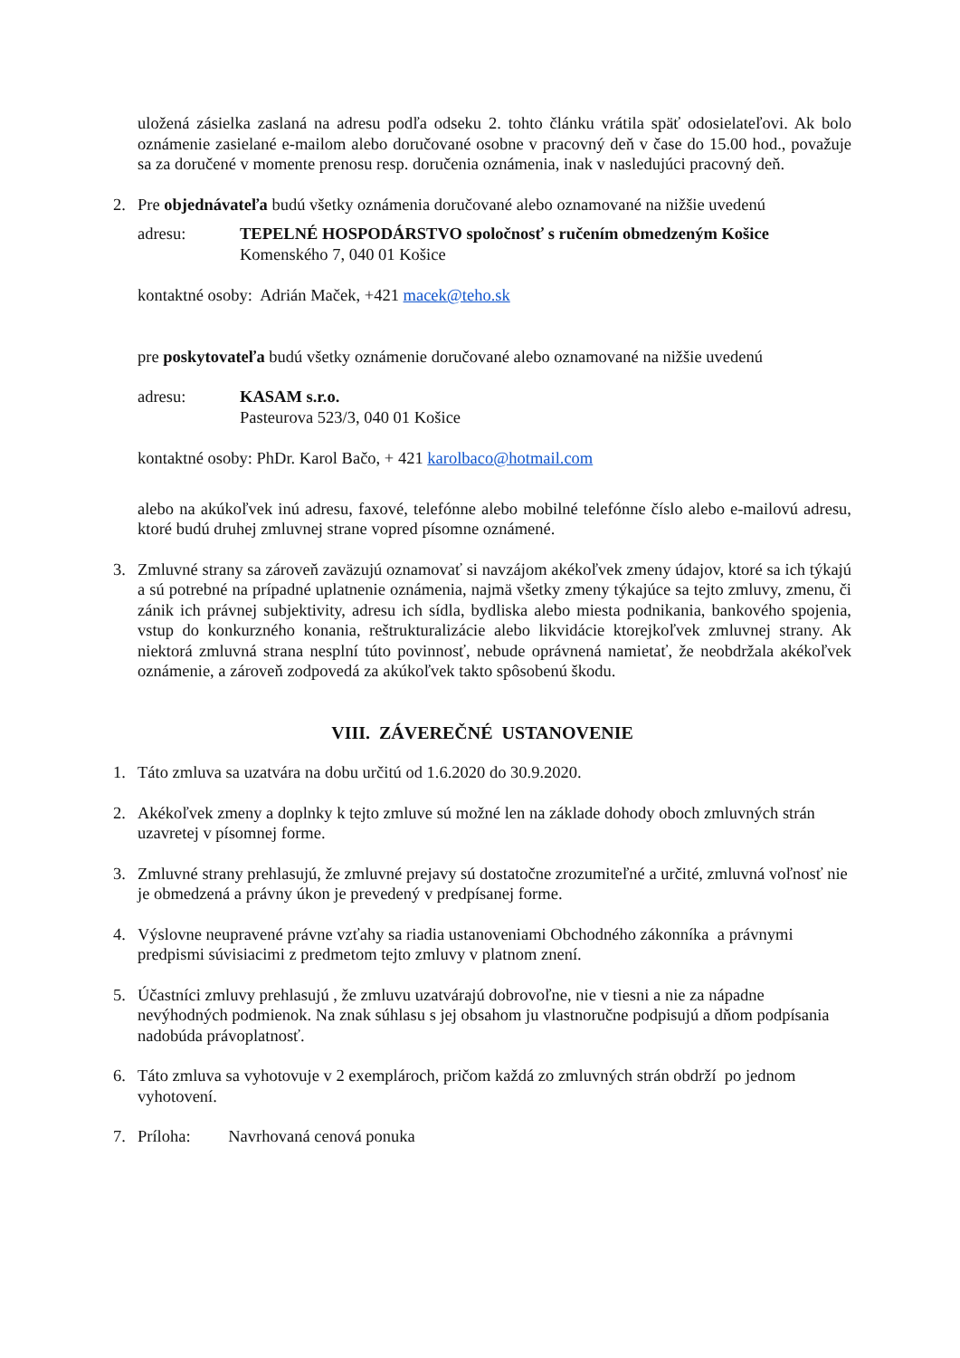uložená zásielka zaslaná na adresu podľa odseku 2. tohto článku vrátila späť odosielateľovi. Ak bolo oznámenie zasielané e-mailom alebo doručované osobne v pracovný deň v čase do 15.00 hod., považuje sa za doručené v momente prenosu resp. doručenia oznámenia, inak v nasledujúci pracovný deň.
2. Pre objednávateľa budú všetky oznámenia doručované alebo oznamované na nižšie uvedenú
adresu: TEPELNÉ HOSPODÁRSTVO spoločnosť s ručením obmedzeným Košice
Komenského 7, 040 01 Košice
kontaktné osoby: Adrián Maček, +421 macek@teho.sk
pre poskytovateľa budú všetky oznámenie doručované alebo oznamované na nižšie uvedenú
adresu: KASAM s.r.o.
Pasteurova 523/3, 040 01 Košice
kontaktné osoby: PhDr. Karol Bačo, + 421 karolbaco@hotmail.com
alebo na akúkoľvek inú adresu, faxové, telefónne alebo mobilné telefónne číslo alebo e-mailovú adresu, ktoré budú druhej zmluvnej strane vopred písomne oznámené.
3. Zmluvné strany sa zároveň zaväzujú oznamovať si navzájom akékoľvek zmeny údajov, ktoré sa ich týkajú a sú potrebné na prípadné uplatnenie oznámenia, najmä všetky zmeny týkajúce sa tejto zmluvy, zmenu, či zánik ich právnej subjektivity, adresu ich sídla, bydliska alebo miesta podnikania, bankového spojenia, vstup do konkurzného konania, reštrukturalizácie alebo likvidácie ktorejkoľvek zmluvnej strany. Ak niektorá zmluvná strana nesplní túto povinnosť, nebude oprávnená namietať, že neobdržala akékoľvek oznámenie, a zároveň zodpovedá za akúkoľvek takto spôsobenú škodu.
VIII. ZÁVEREČNÉ USTANOVENIE
1. Táto zmluva sa uzatvára na dobu určitú od 1.6.2020 do 30.9.2020.
2. Akékoľvek zmeny a doplnky k tejto zmluve sú možné len na základe dohody oboch zmluvných strán uzavretej v písomnej forme.
3. Zmluvné strany prehlasujú, že zmluvné prejavy sú dostatočne zrozumiteľné a určité, zmluvná voľnosť nie je obmedzená a právny úkon je prevedený v predpísanej forme.
4. Výslovne neupravené právne vzťahy sa riadia ustanoveniami Obchodného zákonníka a právnymi predpismi súvisiacimi z predmetom tejto zmluvy v platnom znení.
5. Účastníci zmluvy prehlasujú , že zmluvu uzatvárajú dobrovoľne, nie v tiesni a nie za nápadne nevýhodných podmienok. Na znak súhlasu s jej obsahom ju vlastnoručne podpisujú a dňom podpísania nadobúda právoplatnosť.
6. Táto zmluva sa vyhotovuje v 2 exemplároch, pričom každá zo zmluvných strán obdrží po jednom vyhotovení.
7. Príloha: Navrhovaná cenová ponuka